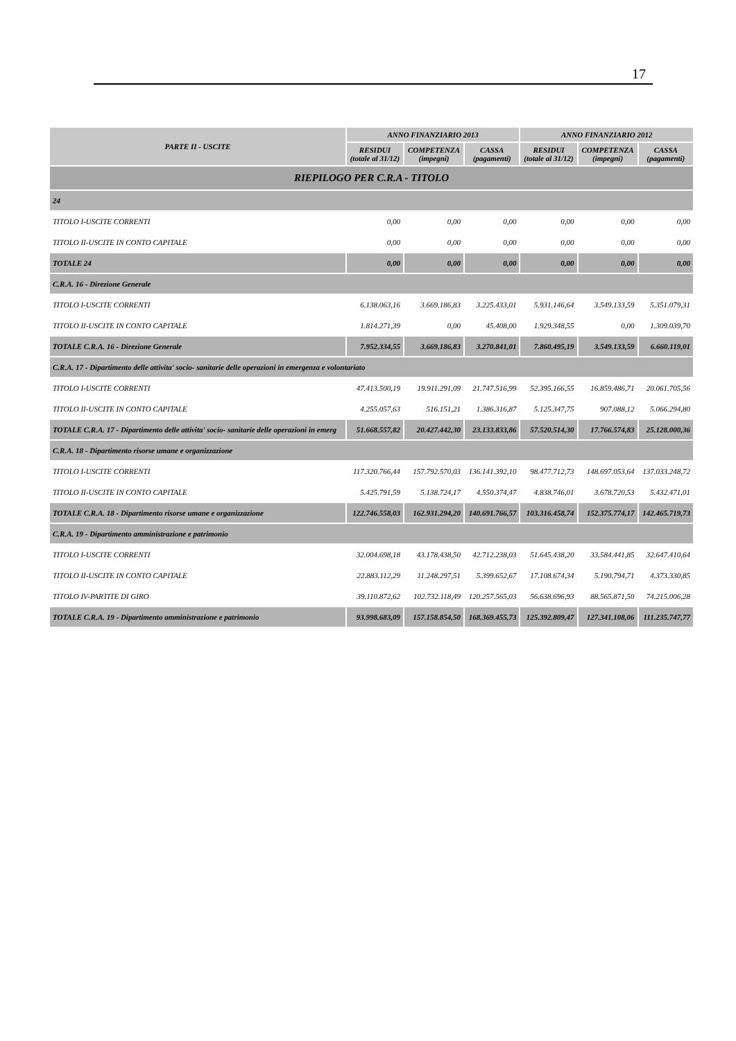17
| PARTE II - USCITE | ANNO FINANZIARIO 2013 | | | ANNO FINANZIARIO 2012 | | |
| --- | --- | --- | --- | --- | --- | --- |
| | RESIDUI (totale al 31/12) | COMPETENZA (impegni) | CASSA (pagamenti) | RESIDUI (totale al 31/12) | COMPETENZA (impegni) | CASSA (pagamenti) |
| RIEPILOGO PER C.R.A - TITOLO | | | | | | |
| 24 | | | | | | |
| TITOLO I-USCITE CORRENTI | 0,00 | 0,00 | 0,00 | 0,00 | 0,00 | 0,00 |
| TITOLO II-USCITE IN CONTO CAPITALE | 0,00 | 0,00 | 0,00 | 0,00 | 0,00 | 0,00 |
| TOTALE 24 | 0,00 | 0,00 | 0,00 | 0,00 | 0,00 | 0,00 |
| C.R.A. 16 - Direzione Generale | | | | | | |
| TITOLO I-USCITE CORRENTI | 6.138.063,16 | 3.669.186,83 | 3.225.433,01 | 5.931.146,64 | 3.549.133,59 | 5.351.079,31 |
| TITOLO II-USCITE IN CONTO CAPITALE | 1.814.271,39 | 0,00 | 45.408,00 | 1.929.348,55 | 0,00 | 1.309.039,70 |
| TOTALE C.R.A. 16 - Direzione Generale | 7.952.334,55 | 3.669.186,83 | 3.270.841,01 | 7.860.495,19 | 3.549.133,59 | 6.660.119,01 |
| C.R.A. 17 - Dipartimento delle attivita' socio- sanitarie delle operazioni in emergenza e volontariato | | | | | | |
| TITOLO I-USCITE CORRENTI | 47.413.500,19 | 19.911.291,09 | 21.747.516,99 | 52.395.166,55 | 16.859.486,71 | 20.061.705,56 |
| TITOLO II-USCITE IN CONTO CAPITALE | 4.255.057,63 | 516.151,21 | 1.386.316,87 | 5.125.347,75 | 907.088,12 | 5.066.294,80 |
| TOTALE C.R.A. 17 - Dipartimento delle attivita' socio- sanitarie delle operazioni in emerg | 51.668.557,82 | 20.427.442,30 | 23.133.833,86 | 57.520.514,30 | 17.766.574,83 | 25.128.000,36 |
| C.R.A. 18 - Dipartimento risorse umane e organizzazione | | | | | | |
| TITOLO I-USCITE CORRENTI | 117.320.766,44 | 157.792.570,03 | 136.141.392,10 | 98.477.712,73 | 148.697.053,64 | 137.033.248,72 |
| TITOLO II-USCITE IN CONTO CAPITALE | 5.425.791,59 | 5.138.724,17 | 4.550.374,47 | 4.838.746,01 | 3.678.720,53 | 5.432.471,01 |
| TOTALE C.R.A. 18 - Dipartimento risorse umane e organizzazione | 122.746.558,03 | 162.931.294,20 | 140.691.766,57 | 103.316.458,74 | 152.375.774,17 | 142.465.719,73 |
| C.R.A. 19 - Dipartimento amministrazione e patrimonio | | | | | | |
| TITOLO I-USCITE CORRENTI | 32.004.698,18 | 43.178.438,50 | 42.712.238,03 | 51.645.438,20 | 33.584.441,85 | 32.647.410,64 |
| TITOLO II-USCITE IN CONTO CAPITALE | 22.883.112,29 | 11.248.297,51 | 5.399.652,67 | 17.108.674,34 | 5.190.794,71 | 4.373.330,85 |
| TITOLO IV-PARTITE DI GIRO | 39.110.872,62 | 102.732.118,49 | 120.257.565,03 | 56.638.696,93 | 88.565.871,50 | 74.215.006,28 |
| TOTALE C.R.A. 19 - Dipartimento amministrazione e patrimonio | 93.998.683,09 | 157.158.854,50 | 168.369.455,73 | 125.392.809,47 | 127.341.108,06 | 111.235.747,77 |